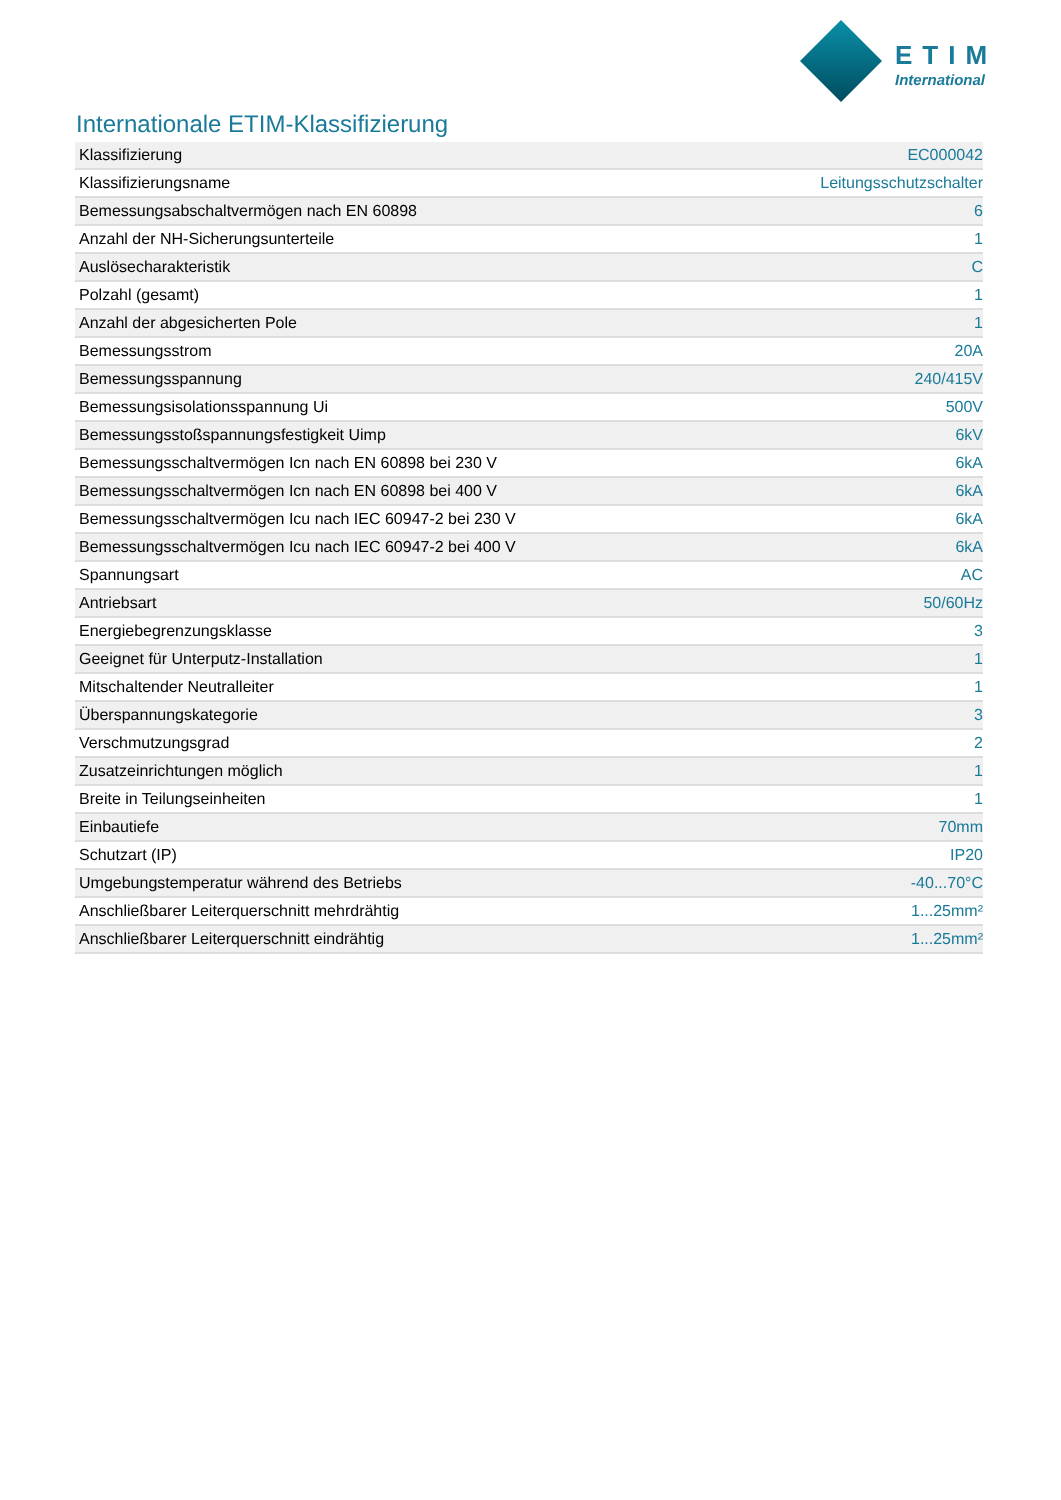ETIM
International
Internationale ETIM-Klassifizierung
| Klassifizierung | EC000042 |
| Klassifizierungsname | Leitungsschutzschalter |
| Bemessungsabschaltvermögen nach EN 60898 | 6 |
| Anzahl der NH-Sicherungsunterteile | 1 |
| Auslösecharakteristik | C |
| Polzahl (gesamt) | 1 |
| Anzahl der abgesicherten Pole | 1 |
| Bemessungsstrom | 20A |
| Bemessungsspannung | 240/415V |
| Bemessungsisolationsspannung Ui | 500V |
| Bemessungsstoßspannungsfestigkeit Uimp | 6kV |
| Bemessungsschaltvermögen Icn nach EN 60898 bei 230 V | 6kA |
| Bemessungsschaltvermögen Icn nach EN 60898 bei 400 V | 6kA |
| Bemessungsschaltvermögen Icu nach IEC 60947-2 bei 230 V | 6kA |
| Bemessungsschaltvermögen Icu nach IEC 60947-2 bei 400 V | 6kA |
| Spannungsart | AC |
| Antriebsart | 50/60Hz |
| Energiebegrenzungsklasse | 3 |
| Geeignet für Unterputz-Installation | 1 |
| Mitschaltender Neutralleiter | 1 |
| Überspannungskategorie | 3 |
| Verschmutzungsgrad | 2 |
| Zusatzeinrichtungen möglich | 1 |
| Breite in Teilungseinheiten | 1 |
| Einbautiefe | 70mm |
| Schutzart (IP) | IP20 |
| Umgebungstemperatur während des Betriebs | -40...70°C |
| Anschließbarer Leiterquerschnitt mehrdrähtig | 1...25mm² |
| Anschließbarer Leiterquerschnitt eindrähtig | 1...25mm² |